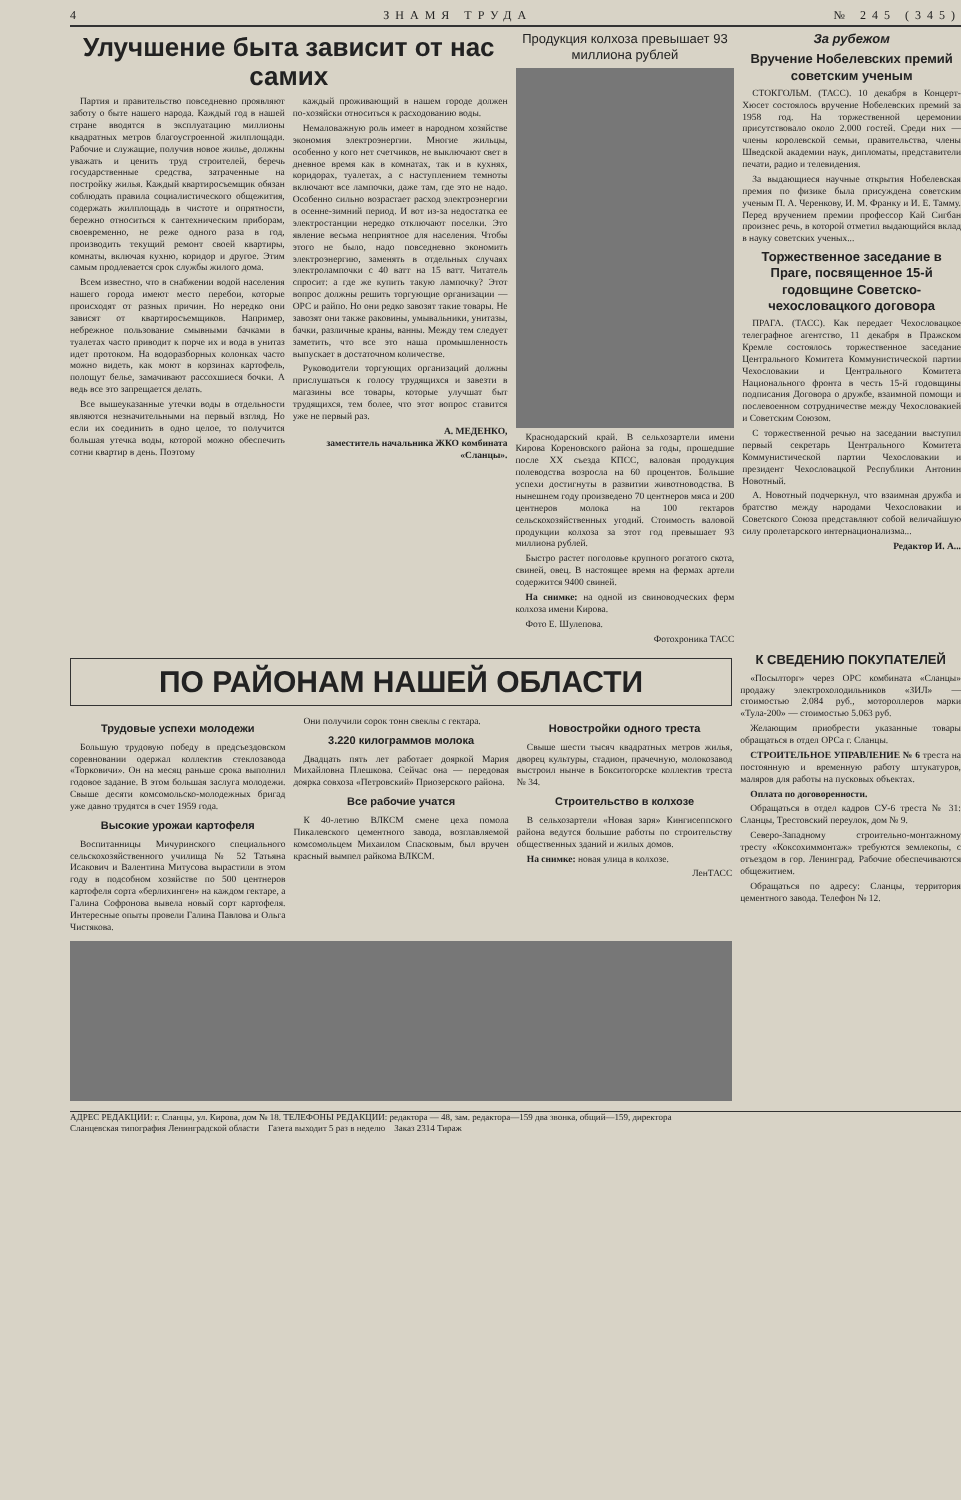4 ЗНАМЯ ТРУДА № 245 (345)
Улучшение быта зависит от нас самих
Партия и правительство повседневно проявляют заботу о быте нашего народа. Каждый год в нашей стране вводятся в эксплуатацию миллионы квадратных метров благоустроенной жилплощади. Рабочие и служащие, получив новое жилье, должны уважать и ценить труд строителей, беречь государственные средства, затраченные на постройку жилья. Каждый квартиросъемщик обязан соблюдать правила социалистического общежития, содержать жилплощадь в чистоте и опрятности, бережно относиться к сантехническим приборам, своевременно, не реже одного раза в год, производить текущий ремонт своей квартиры, комнаты, включая кухню, коридор и другое. Этим самым продлевается срок службы жилого дома.
Всем известно, что в снабжении водой населения нашего города имеют место перебои, которые происходят от разных причин. Но нередко они зависят от квартиросъемщиков. Например, небрежное пользование смывными бачками в туалетах часто приводит к порче их и вода в унитаз идет протоком. На водоразборных колонках часто можно видеть, как моют в корзинах картофель, полощут белье, замачивают рассохшиеся бочки. А ведь все это запрещается делать.
Все вышеуказанные утечки воды в отдельности являются незначительными на первый взгляд. Но если их соединить в одно целое, то получится большая утечка воды, которой можно обеспечить сотни квартир в день. Поэтому
каждый проживающий в нашем городе должен по-хозяйски относиться к расходованию воды.
Немаловажную роль имеет в народном хозяйстве экономия электроэнергии. Многие жильцы, особенно у кого нет счетчиков, не выключают свет в дневное время как в комнатах, так и в кухнях, коридорах, туалетах, а с наступлением темноты включают все лампочки, даже там, где это не надо. Особенно сильно возрастает расход электроэнергии в осенне-зимний период. И вот из-за недостатка ее электростанции нередко отключают поселки. Это явление весьма неприятное для населения. Чтобы этого не было, надо повседневно экономить электроэнергию, заменять в отдельных случаях электролампочки с 40 ватт на 15 ватт. Читатель спросит: а где же купить такую лампочку? Этот вопрос должны решить торгующие организации — ОРС и райпо. Но они редко завозят такие товары. Не завозят они также раковины, умывальники, унитазы, бачки, различные краны, ванны. Между тем следует заметить, что все это наша промышленность выпускает в достаточном количестве.
Руководители торгующих организаций должны прислушаться к голосу трудящихся и завезти в магазины все товары, которые улучшат быт трудящихся, тем более, что этот вопрос ставится уже не первый раз.
А. МЕДЕНКО,
заместитель начальника ЖКО комбината «Сланцы».
Продукция колхоза превышает 93 миллиона рублей
Краснодарский край. В сельхозартели имени Кирова Кореновского района за годы, прошедшие после XX съезда КПСС, валовая продукция полеводства возросла на 60 процентов. Большие успехи достигнуты в развитии животноводства. В нынешнем году произведено 70 центнеров мяса и 200 центнеров молока на 100 гектаров сельскохозяйственных угодий. Стоимость валовой продукции колхоза за этот год превышает 93 миллиона рублей.
Быстро растет поголовье крупного рогатого скота, свиней, овец. В настоящее время на фермах артели содержится 9400 свиней.
На снимке: на одной из свиноводческих ферм колхоза имени Кирова.
Фото Е. Шулепова.
Фотохроника ТАСС
За рубежом
Вручение Нобелевских премий советским ученым
СТОКГОЛЬМ. (ТАСС). 10 декабря в Концерт-Хюсет состоялось вручение Нобелевских премий за 1958 год. На торжественной церемонии присутствовало около 2.000 гостей. Среди них — члены королевской семьи, правительства, члены Шведской академии наук, дипломаты, представители печати, радио и телевидения.
За выдающиеся научные открытия Нобелевская премия по физике была присуждена советским ученым П. А. Черенкову, И. М. Франку и И. Е. Тамму. Перед вручением премии профессор Кай Сигбан произнес речь, в которой отметил выдающийся вклад в науку советских ученых...
Торжественное заседание в Праге, посвященное 15-й годовщине Советско-чехословацкого договора
ПРАГА. (ТАСС). Как передает Чехословацкое телеграфное агентство, 11 декабря в Пражском Кремле состоялось торжественное заседание Центрального Комитета Коммунистической партии Чехословакии и Центрального Комитета Национального фронта в честь 15-й годовщины подписания Договора о дружбе, взаимной помощи и послевоенном сотрудничестве между Чехословакией и Советским Союзом.
С торжественной речью на заседании выступил первый секретарь Центрального Комитета Коммунистической партии Чехословакии и президент Чехословацкой Республики Антонин Новотный.
А. Новотный подчеркнул, что взаимная дружба и братство между народами Чехословакии и Советского Союза представляют собой величайшую силу пролетарского интернационализма...
Редактор И. А...
ПО РАЙОНАМ НАШЕЙ ОБЛАСТИ
Трудовые успехи молодежи
Большую трудовую победу в предсъездовском соревновании одержал коллектив стеклозавода «Торковичи». Он на месяц раньше срока выполнил годовое задание. В этом большая заслуга молодежи. Свыше десяти комсомольско-молодежных бригад уже давно трудятся в счет 1959 года.
Высокие урожаи картофеля
Воспитанницы Мичуринского специального сельскохозяйственного училища № 52 Татьяна Исакович и Валентина Митусова вырастили в этом году в подсобном хозяйстве по 500 центнеров картофеля сорта «берлихинген» на каждом гектаре, а Галина Софронова вывела новый сорт картофеля. Интересные опыты провели Галина Павлова и Ольга Чистякова.
Они получили сорок тонн свеклы с гектара.
3.220 килограммов молока
Двадцать пять лет работает дояркой Мария Михайловна Плешкова. Сейчас она — передовая доярка совхоза «Петровский» Приозерского района.
Все рабочие учатся
К 40-летию ВЛКСМ смене цеха помола Пикалевского цементного завода, возглавляемой комсомольцем Михаилом Спасковым, был вручен красный вымпел райкома ВЛКСМ.
Новостройки одного треста
Свыше шести тысяч квадратных метров жилья, дворец культуры, стадион, прачечную, молокозавод выстроил нынче в Бокситогорске коллектив треста № 34.
Строительство в колхозе
В сельхозартели «Новая заря» Кингисеппского района ведутся большие работы по строительству общественных зданий и жилых домов.
На снимке: новая улица в колхозе.
ЛенТАСС
К СВЕДЕНИЮ ПОКУПАТЕЛЕЙ
«Посылторг» через ОРС комбината «Сланцы» продажу электрохолодильников «ЗИЛ» — стоимостью 2.084 руб., мотороллеров марки «Тула-200» — стоимостью 5.063 руб.
Желающим приобрести указанные товары обращаться в отдел ОРСа г. Сланцы.
СТРОИТЕЛЬНОЕ УПРАВЛЕНИЕ № 6 треста на постоянную и временную работу штукатуров, маляров для работы на пусковых объектах.
Оплата по договоренности.
Обращаться в отдел кадров СУ-6 треста № 31: Сланцы, Трестовский переулок, дом № 9.
Северо-Западному строительно-монтажному тресту «Коксохиммонтаж» требуются землекопы, с отъездом в гор. Ленинград. Рабочие обеспечиваются общежитием.
Обращаться по адресу: Сланцы, территория цементного завода. Телефон № 12.
АДРЕС РЕДАКЦИИ: г. Сланцы, ул. Кирова, дом № 18. ТЕЛЕФОНЫ РЕДАКЦИИ: редактора — 48, зам. редактора—159 два звонка, общий—159, директора
Сланцевская типография Ленинградской области Газета выходит 5 раз в неделю Заказ 2314 Тираж